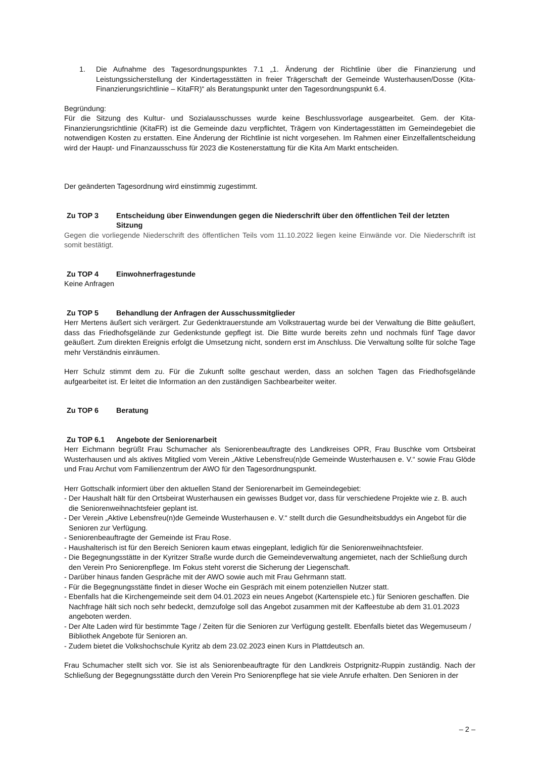1. Die Aufnahme des Tagesordnungspunktes 7.1 „1. Änderung der Richtlinie über die Finanzierung und Leistungssicherstellung der Kindertagesstätten in freier Trägerschaft der Gemeinde Wusterhausen/Dosse (Kita-Finanzierungsrichtlinie – KitaFR)“ als Beratungspunkt unter den Tagesordnungspunkt 6.4.
Begründung:
Für die Sitzung des Kultur- und Sozialausschusses wurde keine Beschlussvorlage ausgearbeitet. Gem. der Kita-Finanzierungsrichtlinie (KitaFR) ist die Gemeinde dazu verpflichtet, Trägern von Kindertagesstätten im Gemeindegebiet die notwendigen Kosten zu erstatten. Eine Änderung der Richtlinie ist nicht vorgesehen. Im Rahmen einer Einzelfallentscheidung wird der Haupt- und Finanzausschuss für 2023 die Kostenerstattung für die Kita Am Markt entscheiden.
Der geänderten Tagesordnung wird einstimmig zugestimmt.
Zu TOP 3 Entscheidung über Einwendungen gegen die Niederschrift über den öffentlichen Teil der letzten Sitzung
Gegen die vorliegende Niederschrift des öffentlichen Teils vom 11.10.2022 liegen keine Einwände vor. Die Niederschrift ist somit bestätigt.
Zu TOP 4 Einwohnerfragestunde
Keine Anfragen
Zu TOP 5 Behandlung der Anfragen der Ausschussmitglieder
Herr Mertens äußert sich verärgert. Zur Gedenktrauerstunde am Volkstrauertag wurde bei der Verwaltung die Bitte geäußert, dass das Friedhofsgelände zur Gedenkstunde gepflegt ist. Die Bitte wurde bereits zehn und nochmals fünf Tage davor geäußert. Zum direkten Ereignis erfolgt die Umsetzung nicht, sondern erst im Anschluss. Die Verwaltung sollte für solche Tage mehr Verständnis einräumen.
Herr Schulz stimmt dem zu. Für die Zukunft sollte geschaut werden, dass an solchen Tagen das Friedhofsgelände aufgearbeitet ist. Er leitet die Information an den zuständigen Sachbearbeiter weiter.
Zu TOP 6 Beratung
Zu TOP 6.1 Angebote der Seniorenarbeit
Herr Eichmann begrüßt Frau Schumacher als Seniorenbeauftragte des Landkreises OPR, Frau Buschke vom Ortsbeirat Wusterhausen und als aktives Mitglied vom Verein „Aktive Lebensfreu(n)de Gemeinde Wusterhausen e. V.“ sowie Frau Glöde und Frau Archut vom Familienzentrum der AWO für den Tagesordnungspunkt.
Herr Gottschalk informiert über den aktuellen Stand der Seniorenarbeit im Gemeindegebiet:
- Der Haushalt hält für den Ortsbeirat Wusterhausen ein gewisses Budget vor, dass für verschiedene Projekte wie z. B. auch die Seniorenweihnachtsfeier geplant ist.
- Der Verein „Aktive Lebensfreu(n)de Gemeinde Wusterhausen e. V.“ stellt durch die Gesundheitsbuddys ein Angebot für die Senioren zur Verfügung.
- Seniorenbeauftragte der Gemeinde ist Frau Rose.
- Haushalterisch ist für den Bereich Senioren kaum etwas eingeplant, lediglich für die Seniorenweihnachtsfeier.
- Die Begegnungsstätte in der Kyritzer Straße wurde durch die Gemeindeverwaltung angemietet, nach der Schließung durch den Verein Pro Seniorenpflege. Im Fokus steht vorerst die Sicherung der Liegenschaft.
- Darüber hinaus fanden Gespräche mit der AWO sowie auch mit Frau Gehrmann statt.
- Für die Begegnungsstätte findet in dieser Woche ein Gespräch mit einem potenziellen Nutzer statt.
- Ebenfalls hat die Kirchengemeinde seit dem 04.01.2023 ein neues Angebot (Kartenspiele etc.) für Senioren geschaffen. Die Nachfrage hält sich noch sehr bedeckt, demzufolge soll das Angebot zusammen mit der Kaffeestube ab dem 31.01.2023 angeboten werden.
- Der Alte Laden wird für bestimmte Tage / Zeiten für die Senioren zur Verfügung gestellt. Ebenfalls bietet das Wegemuseum / Bibliothek Angebote für Senioren an.
- Zudem bietet die Volkshochschule Kyritz ab dem 23.02.2023 einen Kurs in Plattdeutsch an.
Frau Schumacher stellt sich vor. Sie ist als Seniorenbeauftragte für den Landkreis Ostprignitz-Ruppin zuständig. Nach der Schließung der Begegnungsstätte durch den Verein Pro Seniorenpflege hat sie viele Anrufe erhalten. Den Senioren in der
– 2 –